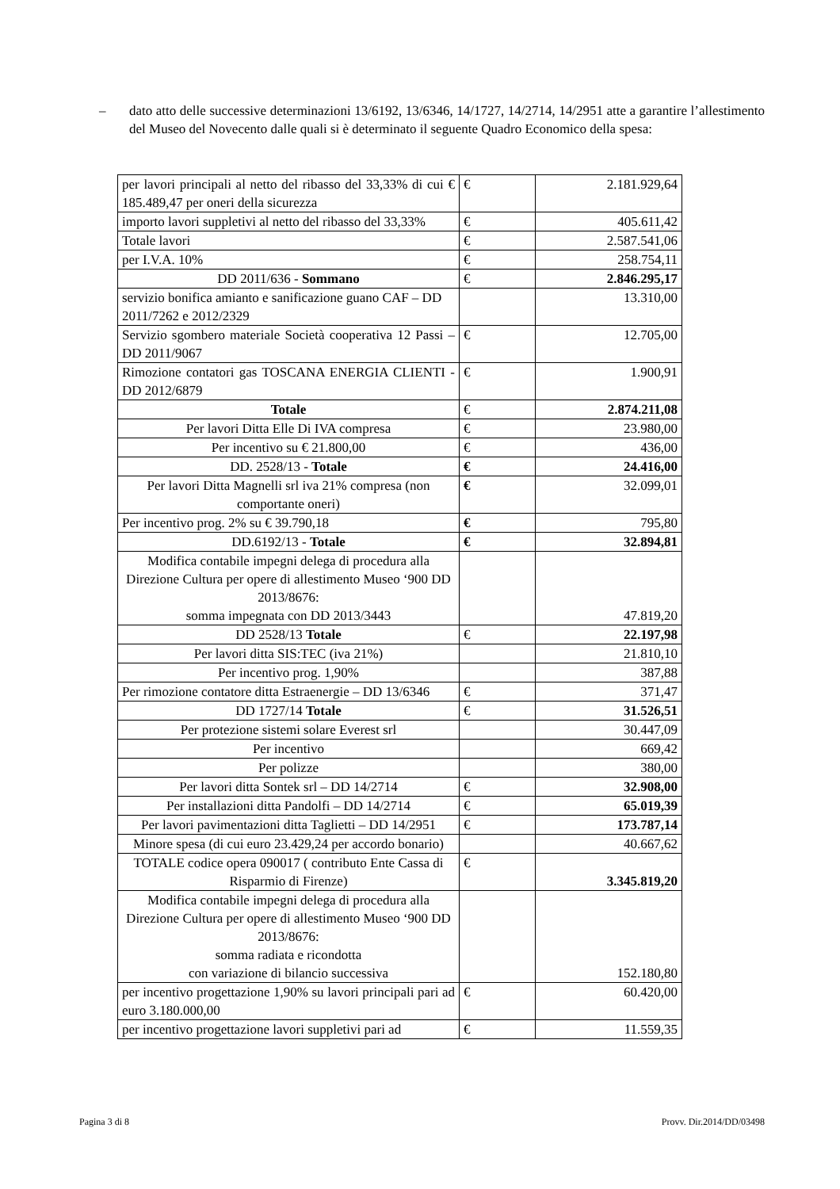–
dato atto delle successive determinazioni 13/6192, 13/6346, 14/1727, 14/2714, 14/2951 atte a garantire l’allestimento del Museo del Novecento dalle quali si è determinato il seguente Quadro Economico della spesa:
| per lavori principali al netto del ribasso del 33,33% di cui € 185.489,47 per oneri della sicurezza | € | 2.181.929,64 |
| importo lavori suppletivi al netto del ribasso del 33,33% | € | 405.611,42 |
| Totale lavori | € | 2.587.541,06 |
| per I.V.A. 10% | € | 258.754,11 |
| DD 2011/636 - Sommano | € | 2.846.295,17 |
| servizio bonifica amianto e sanificazione guano CAF – DD 2011/7262 e 2012/2329 | | 13.310,00 |
| Servizio sgombero materiale Società cooperativa 12 Passi – DD 2011/9067 | € | 12.705,00 |
| Rimozione contatori gas TOSCANA ENERGIA CLIENTI - DD 2012/6879 | € | 1.900,91 |
| Totale | € | 2.874.211,08 |
| Per lavori Ditta Elle Di IVA compresa | € | 23.980,00 |
| Per incentivo su € 21.800,00 | € | 436,00 |
| DD. 2528/13 - Totale | € | 24.416,00 |
| Per lavori Ditta Magnelli srl iva 21% compresa (non comportante oneri) | € | 32.099,01 |
| Per incentivo prog. 2% su € 39.790,18 | € | 795,80 |
| DD.6192/13 - Totale | € | 32.894,81 |
| Modifica contabile impegni delega di procedura alla Direzione Cultura per opere di allestimento Museo ‘900 DD 2013/8676: somma impegnata con DD 2013/3443 | | 47.819,20 |
| DD 2528/13 Totale | € | 22.197,98 |
| Per lavori ditta SIS:TEC (iva 21%) | | 21.810,10 |
| Per incentivo prog. 1,90% | | 387,88 |
| Per rimozione contatore ditta Estraenergie – DD 13/6346 | € | 371,47 |
| DD 1727/14 Totale | € | 31.526,51 |
| Per protezione sistemi solare Everest srl | | 30.447,09 |
| Per incentivo | | 669,42 |
| Per polizze | | 380,00 |
| Per lavori ditta Sontek srl – DD 14/2714 | € | 32.908,00 |
| Per installazioni ditta Pandolfi – DD 14/2714 | € | 65.019,39 |
| Per lavori pavimentazioni ditta Taglietti – DD 14/2951 | € | 173.787,14 |
| Minore spesa (di cui euro 23.429,24 per accordo bonario) | | 40.667,62 |
| TOTALE codice opera 090017 ( contributo Ente Cassa di Risparmio di Firenze) | € | 3.345.819,20 |
| Modifica contabile impegni delega di procedura alla Direzione Cultura per opere di allestimento Museo ‘900 DD 2013/8676: somma radiata e ricondotta con variazione di bilancio successiva | | 152.180,80 |
| per incentivo progettazione 1,90% su lavori principali pari ad euro 3.180.000,00 | € | 60.420,00 |
| per incentivo progettazione lavori suppletivi pari ad | € | 11.559,35 |
Pagina 3 di 8 Provv. Dir.2014/DD/03498